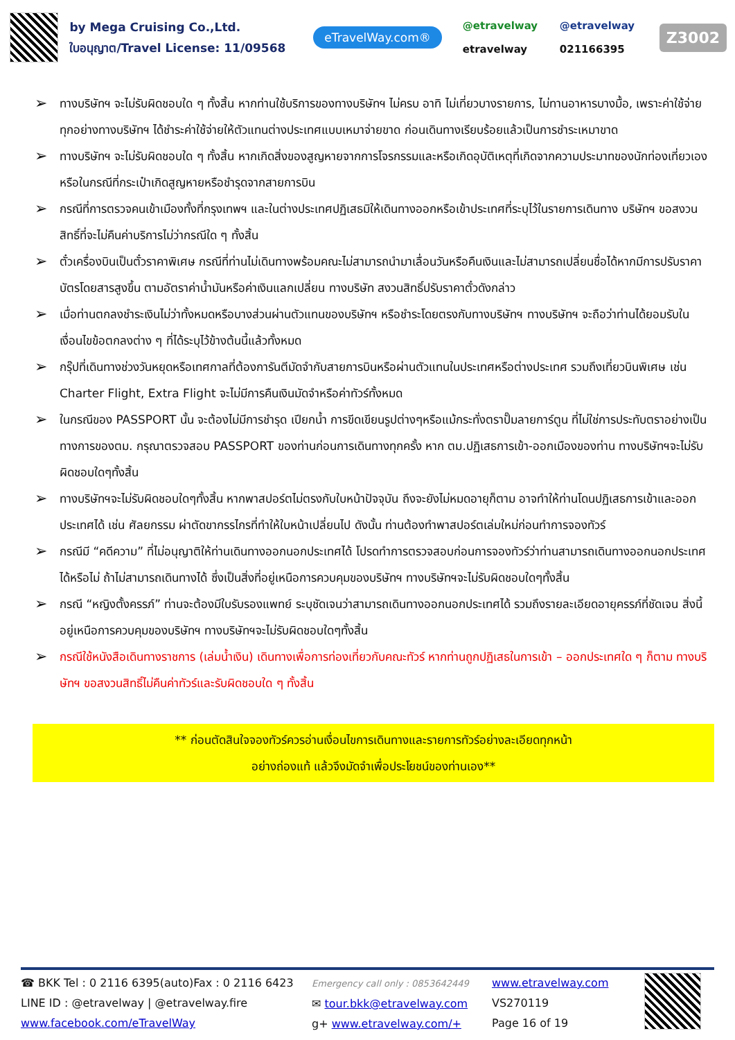by Mega Cruising Co.,Ltd.
ใบอนุญาต/Travel License: 11/09568
eTravelWay.com®
@etravelway @etravelway etravelway 021166395
Z3002
➢ ทางบริษัทฯ จะไม่รับผิดชอบใด ๆ ทั้งสิ้น หากท่านใช้บริการของทางบริษัทฯ ไม่ครบ อาทิ ไม่เที่ยวบางรายการ, ไม่ทานอาหารบางมื้อ, เพราะค่าใช้จ่ายทุกอย่างทางบริษัทฯ ได้ชำระค่าใช้จ่ายให้ตัวแทนต่างประเทศแบบเหมาจ่ายขาด ก่อนเดินทางเรียบร้อยแล้วเป็นการชำระเหมาขาด
➢ ทางบริษัทฯ จะไม่รับผิดชอบใด ๆ ทั้งสิ้น หากเกิดสิ่งของสูญหายจากการโจรกรรมและหรือเกิดอุบัติเหตุที่เกิดจากความประมาทของนักท่องเที่ยวเองหรือในกรณีที่กระเป๋าเกิดสูญหายหรือชำรุดจากสายการบิน
➢ กรณีที่การตรวจคนเข้าเมืองทั้งที่กรุงเทพฯ และในต่างประเทศปฏิเสธมิให้เดินทางออกหรือเข้าประเทศที่ระบุไว้ในรายการเดินทาง บริษัทฯ ขอสงวนสิทธิ์ที่จะไม่คืนค่าบริการไม่ว่ากรณีใด ๆ ทั้งสิ้น
➢ ตั๋วเครื่องบินเป็นตั๋วราคาพิเศษ กรณีที่ท่านไม่เดินทางพร้อมคณะไม่สามารถนำมาเลื่อนวันหรือคืนเงินและไม่สามารถเปลี่ยนชื่อได้หากมีการปรับราคาบัตรโดยสารสูงขึ้น ตามอัตราค่าน้ำมันหรือค่าเงินแลกเปลี่ยน ทางบริษัท สงวนสิทธิ์ปรับราคาตั๋วดังกล่าว
➢ เมื่อท่านตกลงชำระเงินไม่ว่าทั้งหมดหรือบางส่วนผ่านตัวแทนของบริษัทฯ หรือชำระโดยตรงกับทางบริษัทฯ ทางบริษัทฯ จะถือว่าท่านได้ยอมรับในเงื่อนไขข้อตกลงต่าง ๆ ที่ได้ระบุไว้ข้างต้นนี้แล้วทั้งหมด
➢ กรุ๊ปที่เดินทางช่วงวันหยุดหรือเทศกาลที่ต้องการันตีมัดจำกับสายการบินหรือผ่านตัวแทนในประเทศหรือต่างประเทศ รวมถึงเที่ยวบินพิเศษ เช่น Charter Flight, Extra Flight จะไม่มีการคืนเงินมัดจำหรือค่าทัวร์ทั้งหมด
➢ ในกรณีของ PASSPORT นั้น จะต้องไม่มีการชำรุด เปียกน้ำ การขีดเขียนรูปต่างๆหรือแม้กระทั่งตราปั๊มลายการ์ตูน ที่ไม่ใช่การประทับตราอย่างเป็นทางการของตม. กรุณาตรวจสอบ PASSPORT ของท่านก่อนการเดินทางทุกครั้ง หาก ตม.ปฏิเสธการเข้า-ออกเมืองของท่าน ทางบริษัทฯจะไม่รับผิดชอบใดๆทั้งสิ้น
➢ ทางบริษัทฯจะไม่รับผิดชอบใดๆทั้งสิ้น หากพาสปอร์ตไม่ตรงกับใบหน้าปัจจุบัน ถึงจะยังไม่หมดอายุก็ตาม อาจทำให้ท่านโดนปฏิเสธการเข้าและออกประเทศได้ เช่น ศัลยกรรม ผ่าตัดขากรรไกรที่ทำให้ใบหน้าเปลี่ยนไป ดังนั้น ท่านต้องทำพาสปอร์ตเล่มใหม่ก่อนทำการจองทัวร์
➢ กรณีมี “คดีความ” ที่ไม่อนุญาติให้ท่านเดินทางออกนอกประเทศได้ โปรดทำการตรวจสอบก่อนการจองทัวร์ว่าท่านสามารถเดินทางออกนอกประเทศได้หรือไม่ ถ้าไม่สามารถเดินทางได้ ซึ่งเป็นสิ่งที่อยู่เหนือการควบคุมของบริษัทฯ ทางบริษัทฯจะไม่รับผิดชอบใดๆทั้งสิ้น
➢ กรณี “หญิงตั้งครรภ์” ท่านจะต้องมีใบรับรองแพทย์ ระบุชัดเจนว่าสามารถเดินทางออกนอกประเทศได้ รวมถึงรายละเอียดอายุครรภ์ที่ชัดเจน สิ่งนี้อยู่เหนือการควบคุมของบริษัทฯ ทางบริษัทฯจะไม่รับผิดชอบใดๆทั้งสิ้น
➢ กรณีใช้หนังสือเดินทางราชการ (เล่มน้ำเงิน) เดินทางเพื่อการท่องเที่ยวกับคณะทัวร์ หากท่านถูกปฏิเสธในการเข้า – ออกประเทศใด ๆ ก็ตาม ทางบริษัทฯ ขอสงวนสิทธิ์ไม่คืนค่าทัวร์และรับผิดชอบใด ๆ ทั้งสิ้น
** ก่อนตัดสินใจจองทัวร์ควรอ่านเงื่อนไขการเดินทางและรายการทัวร์อย่างละเอียดทุกหน้า
อย่างถ่องแท้ แล้วจึงมัดจำเพื่อประโยชน์ของท่านเอง**
☎ BKK Tel : 0 2116 6395(auto)Fax : 0 2116 6423
LINE ID : @etravelway | @etravelway.fire
www.facebook.com/eTravelWay
Emergency call only : 0853642449
✉ tour.bkk@etravelway.com
g+ www.etravelway.com/+
www.etravelway.com
VS270119
Page 16 of 19